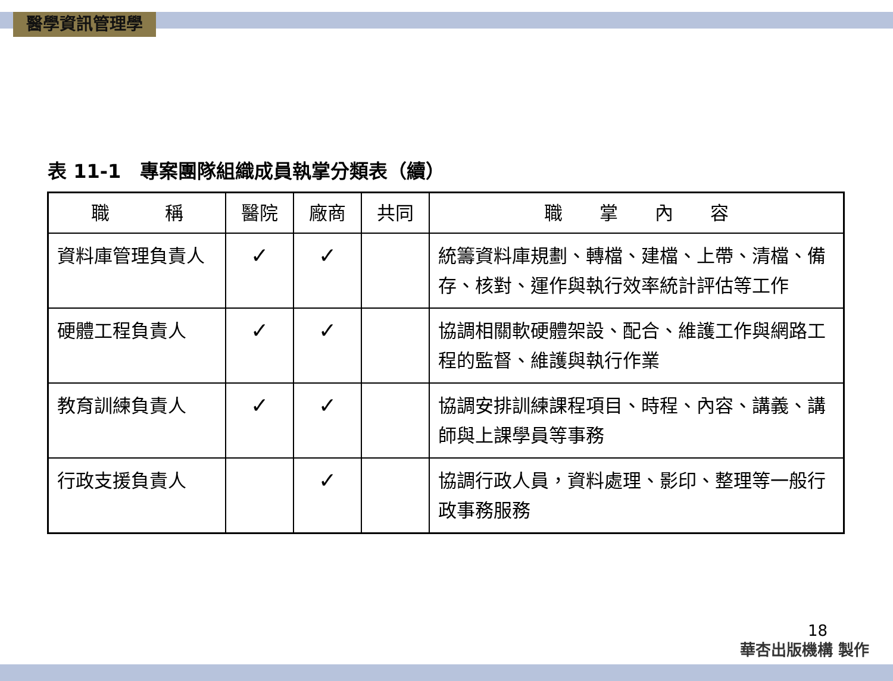醫學資訊管理學
表 11-1　專案團隊組織成員執掌分類表（續）
| 職 稱 | 醫院 | 廠商 | 共同 | 職 掌 內 容 |
| --- | --- | --- | --- | --- |
| 資料庫管理負責人 | ✓ | ✓ | | 統籌資料庫規劃、轉檔、建檔、上帶、清檔、備存、核對、運作與執行效率統計評估等工作 |
| 硬體工程負責人 | ✓ | ✓ | | 協調相關軟硬體架設、配合、維護工作與網路工程的監督、維護與執行作業 |
| 教育訓練負責人 | ✓ | ✓ | | 協調安排訓練課程項目、時程、內容、講義、講師與上課學員等事務 |
| 行政支援負責人 | | ✓ | | 協調行政人員，資料處理、影印、整理等一般行政事務服務 |
18
華杏出版機構 製作